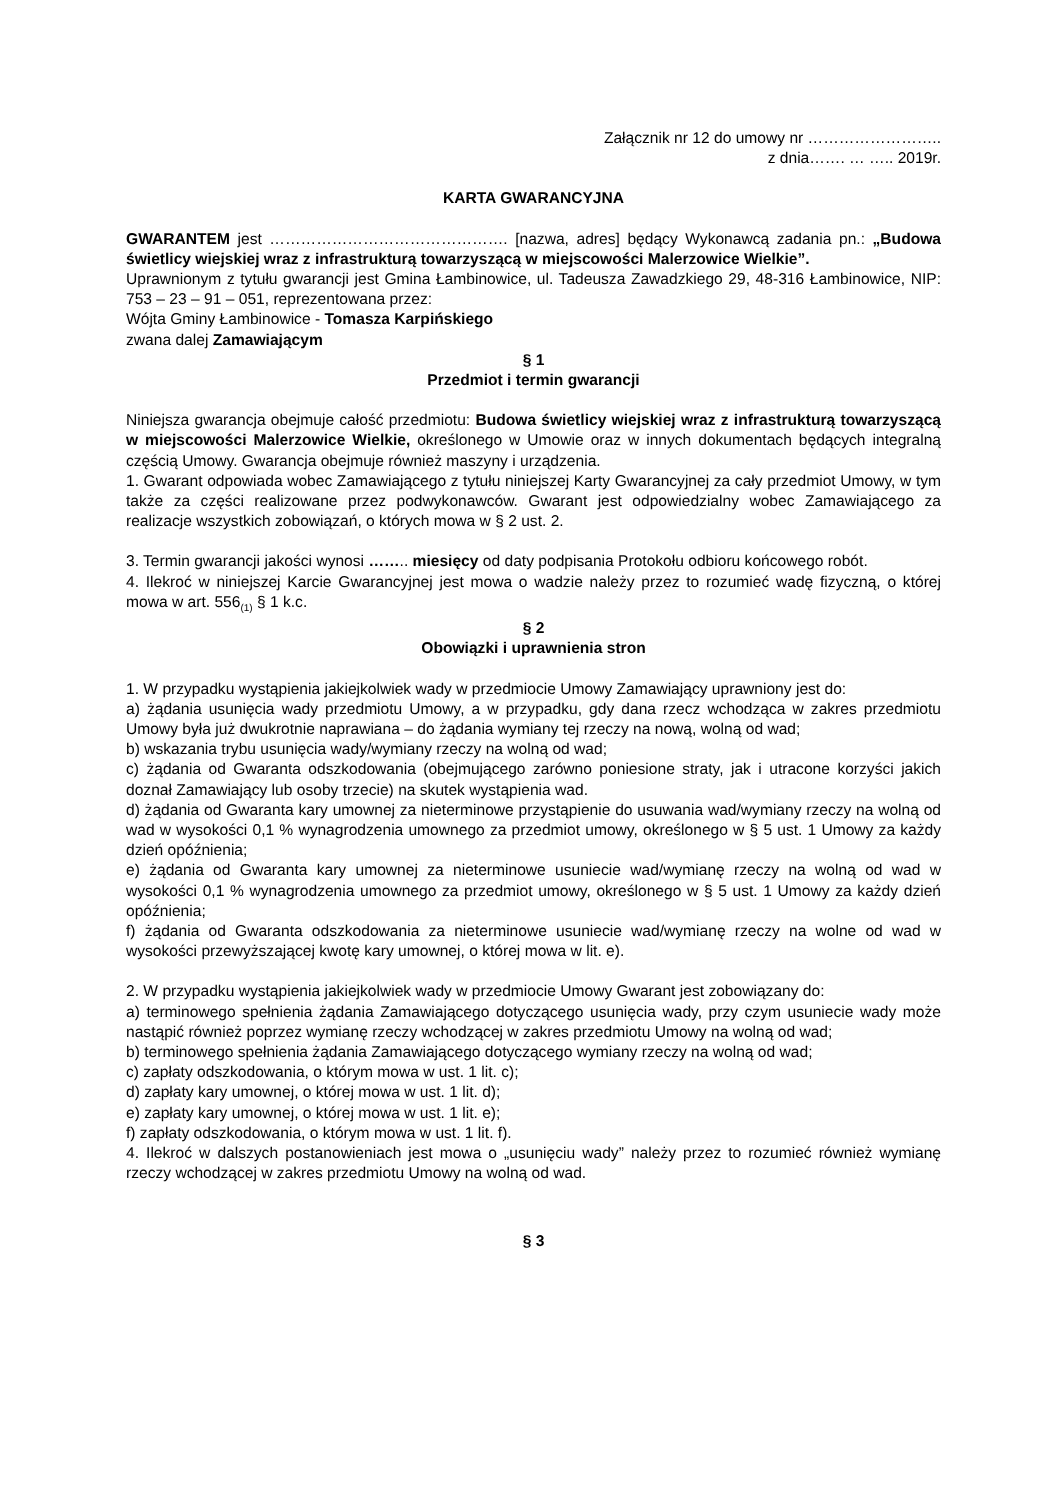Załącznik nr 12 do umowy nr ……………………..
z dnia……. … ….. 2019r.
KARTA GWARANCYJNA
GWARANTEM jest ………………………………………. [nazwa, adres] będący Wykonawcą zadania pn.: „Budowa świetlicy wiejskiej wraz z infrastrukturą towarzyszącą w miejscowości Malerzowice Wielkie”.
Uprawnionym z tytułu gwarancji jest Gmina Łambinowice, ul. Tadeusza Zawadzkiego 29, 48-316 Łambinowice, NIP: 753 – 23 – 91 – 051, reprezentowana przez:
Wójta Gminy Łambinowice - Tomasza Karpińskiego
zwana dalej Zamawiającym
§ 1
Przedmiot i termin gwarancji
Niniejsza gwarancja obejmuje całość przedmiotu: Budowa świetlicy wiejskiej wraz z infrastrukturą towarzyszącą w miejscowości Malerzowice Wielkie, określonego w Umowie oraz w innych dokumentach będących integralną częścią Umowy. Gwarancja obejmuje również maszyny i urządzenia.
1. Gwarant odpowiada wobec Zamawiającego z tytułu niniejszej Karty Gwarancyjnej za cały przedmiot Umowy, w tym także za części realizowane przez podwykonawców. Gwarant jest odpowiedzialny wobec Zamawiającego za realizacje wszystkich zobowiązań, o których mowa w § 2 ust. 2.
3. Termin gwarancji jakości wynosi …….. miesięcy od daty podpisania Protokołu odbioru końcowego robót.
4. Ilekroć w niniejszej Karcie Gwarancyjnej jest mowa o wadzie należy przez to rozumieć wadę fizyczną, o której mowa w art. 556<sub>(1)</sub> § 1 k.c.
§ 2
Obowiązki i uprawnienia stron
1. W przypadku wystąpienia jakiejkolwiek wady w przedmiocie Umowy Zamawiający uprawniony jest do:
a) żądania usunięcia wady przedmiotu Umowy, a w przypadku, gdy dana rzecz wchodząca w zakres przedmiotu Umowy była już dwukrotnie naprawiana – do żądania wymiany tej rzeczy na nową, wolną od wad;
b) wskazania trybu usunięcia wady/wymiany rzeczy na wolną od wad;
c) żądania od Gwaranta odszkodowania (obejmującego zarówno poniesione straty, jak i utracone korzyści jakich doznał Zamawiający lub osoby trzecie) na skutek wystąpienia wad.
d) żądania od Gwaranta kary umownej za nieterminowe przystąpienie do usuwania wad/wymiany rzeczy na wolną od wad w wysokości 0,1 % wynagrodzenia umownego za przedmiot umowy, określonego w § 5 ust. 1 Umowy za każdy dzień opóźnienia;
e) żądania od Gwaranta kary umownej za nieterminowe usuniecie wad/wymianę rzeczy na wolną od wad w wysokości 0,1 % wynagrodzenia umownego za przedmiot umowy, określonego w § 5 ust. 1 Umowy za każdy dzień opóźnienia;
f) żądania od Gwaranta odszkodowania za nieterminowe usuniecie wad/wymianę rzeczy na wolne od wad w wysokości przewyższającej kwotę kary umownej, o której mowa w lit. e).
2. W przypadku wystąpienia jakiejkolwiek wady w przedmiocie Umowy Gwarant jest zobowiązany do:
a) terminowego spełnienia żądania Zamawiającego dotyczącego usunięcia wady, przy czym usuniecie wady może nastąpić również poprzez wymianę rzeczy wchodzącej w zakres przedmiotu Umowy na wolną od wad;
b) terminowego spełnienia żądania Zamawiającego dotyczącego wymiany rzeczy na wolną od wad;
c) zapłaty odszkodowania, o którym mowa w ust. 1 lit. c);
d) zapłaty kary umownej, o której mowa w ust. 1 lit. d);
e) zapłaty kary umownej, o której mowa w ust. 1 lit. e);
f) zapłaty odszkodowania, o którym mowa w ust. 1 lit. f).
4. Ilekroć w dalszych postanowieniach jest mowa o „usunięciu wady” należy przez to rozumieć również wymianę rzeczy wchodzącej w zakres przedmiotu Umowy na wolną od wad.
§ 3